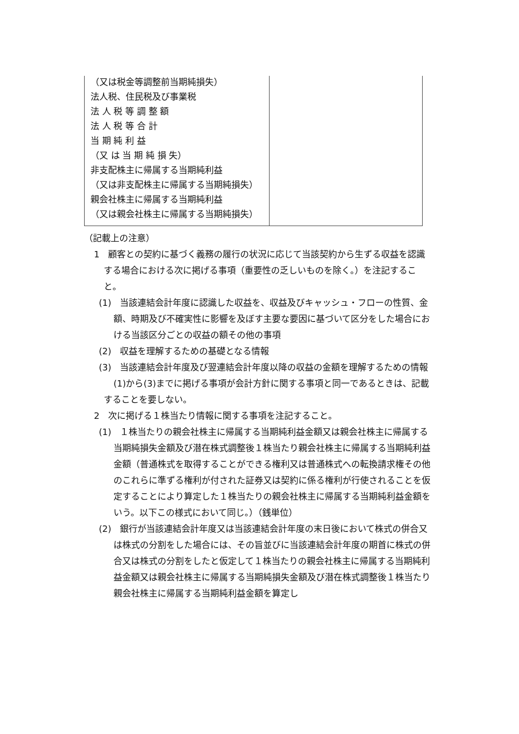| （又は税金等調整前当期純損失） 法人税、住民税及び事業税 法 人 税 等 調 整 額 法 人 税 等 合 計 当 期 純 利 益 （又 は 当 期 純 損 失） 非支配株主に帰属する当期純利益 （又は非支配株主に帰属する当期純損失） 親会社株主に帰属する当期純利益 （又は親会社株主に帰属する当期純損失） | |
（記載上の注意）
1　顧客との契約に基づく義務の履行の状況に応じて当該契約から生ずる収益を認識する場合における次に掲げる事項（重要性の乏しいものを除く。）を注記すること。
(1)　当該連結会計年度に認識した収益を、収益及びキャッシュ・フローの性質、金額、時期及び不確実性に影響を及ぼす主要な要因に基づいて区分をした場合における当該区分ごとの収益の額その他の事項
(2)　収益を理解するための基礎となる情報
(3)　当該連結会計年度及び翌連結会計年度以降の収益の金額を理解するための情報
(1)から(3)までに掲げる事項が会計方針に関する事項と同一であるときは、記載することを要しない。
2　次に掲げる１株当たり情報に関する事項を注記すること。
(1)　１株当たりの親会社株主に帰属する当期純利益金額又は親会社株主に帰属する当期純損失金額及び潜在株式調整後１株当たり親会社株主に帰属する当期純利益金額（普通株式を取得することができる権利又は普通株式への転換請求権その他のこれらに準ずる権利が付された証券又は契約に係る権利が行使されることを仮定することにより算定した１株当たりの親会社株主に帰属する当期純利益金額をいう。以下この様式において同じ。）（銭単位）
(2)　銀行が当該連結会計年度又は当該連結会計年度の末日後において株式の併合又は株式の分割をした場合には、その旨並びに当該連結会計年度の期首に株式の併合又は株式の分割をしたと仮定して１株当たりの親会社株主に帰属する当期純利益金額又は親会社株主に帰属する当期純損失金額及び潜在株式調整後１株当たり親会社株主に帰属する当期純利益金額を算定し